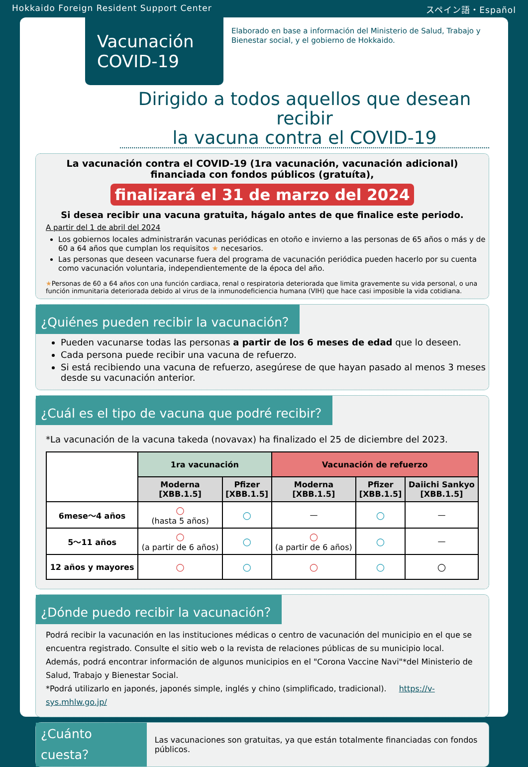Hokkaido Foreign Resident Support Center スペイン語・Español
Vacunación COVID-19
Elaborado en base a información del Ministerio de Salud, Trabajo y Bienestar social, y el gobierno de Hokkaido.
Dirigido a todos aquellos que desean recibir
la vacuna contra el COVID-19
La vacunación contra el COVID-19 (1ra vacunación, vacunación adicional)
financiada con fondos públicos (gratuíta),
finalizará el 31 de marzo del 2024
Si desea recibir una vacuna gratuita, hágalo antes de que finalice este periodo.
A partir del 1 de abril del 2024
Los gobiernos locales administrarán vacunas periódicas en otoño e invierno a las personas de 65 años o más y de 60 a 64 años que cumplan los requisitos ★ necesarios.
Las personas que deseen vacunarse fuera del programa de vacunación periódica pueden hacerlo por su cuenta como vacunación voluntaria, independientemente de la época del año.
★Personas de 60 a 64 años con una función cardiaca, renal o respiratoria deteriorada que limita gravemente su vida personal, o una función inmunitaria deteriorada debido al virus de la inmunodeficiencia humana (VIH) que hace casi imposible la vida cotidiana.
¿Quiénes pueden recibir la vacunación？
Pueden vacunarse todas las personas a partir de los 6 meses de edad que lo deseen.
Cada persona puede recibir una vacuna de refuerzo.
Si está recibiendo una vacuna de refuerzo, asegúrese de que hayan pasado al menos 3 meses desde su vacunación anterior.
¿Cuál es el tipo de vacuna que podré recibir？
*La vacunación de la vacuna takeda (novavax) ha finalizado el 25 de diciembre del 2023.
| | 1ra vacunación | | Vacunación de refuerzo | | |
| --- | --- | --- | --- | --- | --- |
| | Moderna [XBB.1.5] | Pfizer [XBB.1.5] | Moderna [XBB.1.5] | Pfizer [XBB.1.5] | Daiichi Sankyo [XBB.1.5] |
| 6mese～4 años | ○ (hasta 5 años) | ○ | — | ○ | — |
| 5～11 años | ○ (a partir de 6 años) | ○ | ○ (a partir de 6 años) | ○ | — |
| 12 años y mayores | ○ | ○ | ○ | ○ | ○ |
¿Dónde puedo recibir la vacunación？
Podrá recibir la vacunación en las instituciones médicas o centro de vacunación del municipio en el que se encuentra registrado. Consulte el sitio web o la revista de relaciones públicas de su municipio local. Además, podrá encontrar información de algunos municipios en el "Corona Vaccine Navi"*del Ministerio de Salud, Trabajo y Bienestar Social.
*Podrá utilizarlo en japonés, japonés simple, inglés y chino (simplificado, tradicional). https://v-sys.mhlw.go.jp/
¿Cuánto cuesta？ Las vacunaciones son gratuitas, ya que están totalmente financiadas con fondos públicos.